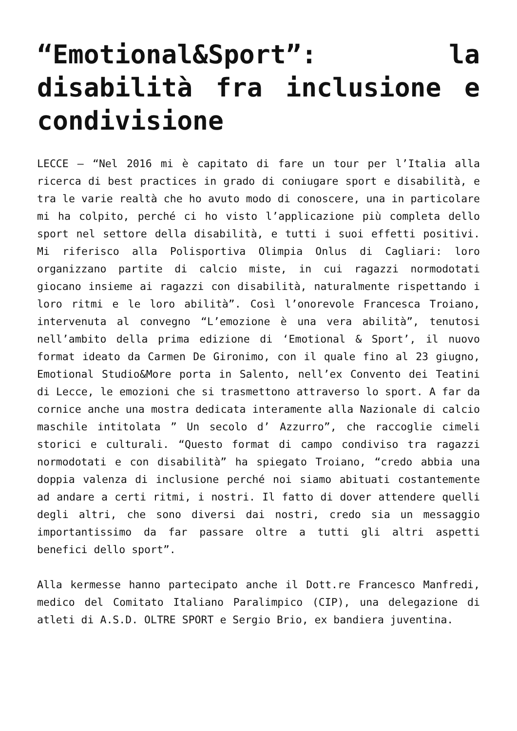“Emotional&Sport”: la disabilità fra inclusione e condivisione
LECCE – “Nel 2016 mi è capitato di fare un tour per l’Italia alla ricerca di best practices in grado di coniugare sport e disabilità, e tra le varie realtà che ho avuto modo di conoscere, una in particolare mi ha colpito, perché ci ho visto l’applicazione più completa dello sport nel settore della disabilità, e tutti i suoi effetti positivi. Mi riferisco alla Polisportiva Olimpia Onlus di Cagliari: loro organizzano partite di calcio miste, in cui ragazzi normodotati giocano insieme ai ragazzi con disabilità, naturalmente rispettando i loro ritmi e le loro abilità”. Così l’onorevole Francesca Troiano, intervenuta al convegno “L’emozione è una vera abilità”, tenutosi nell’ambito della prima edizione di ‘Emotional & Sport’, il nuovo format ideato da Carmen De Gironimo, con il quale fino al 23 giugno, Emotional Studio&More porta in Salento, nell’ex Convento dei Teatini di Lecce, le emozioni che si trasmettono attraverso lo sport. A far da cornice anche una mostra dedicata interamente alla Nazionale di calcio maschile intitolata ” Un secolo d’ Azzurro”, che raccoglie cimeli storici e culturali. “Questo format di campo condiviso tra ragazzi normodotati e con disabilità” ha spiegato Troiano, “credo abbia una doppia valenza di inclusione perché noi siamo abituati costantemente ad andare a certi ritmi, i nostri. Il fatto di dover attendere quelli degli altri, che sono diversi dai nostri, credo sia un messaggio importantissimo da far passare oltre a tutti gli altri aspetti benefici dello sport”.
Alla kermesse hanno partecipato anche il Dott.re Francesco Manfredi, medico del Comitato Italiano Paralimpico (CIP), una delegazione di atleti di A.S.D. OLTRE SPORT e Sergio Brio, ex bandiera juventina.